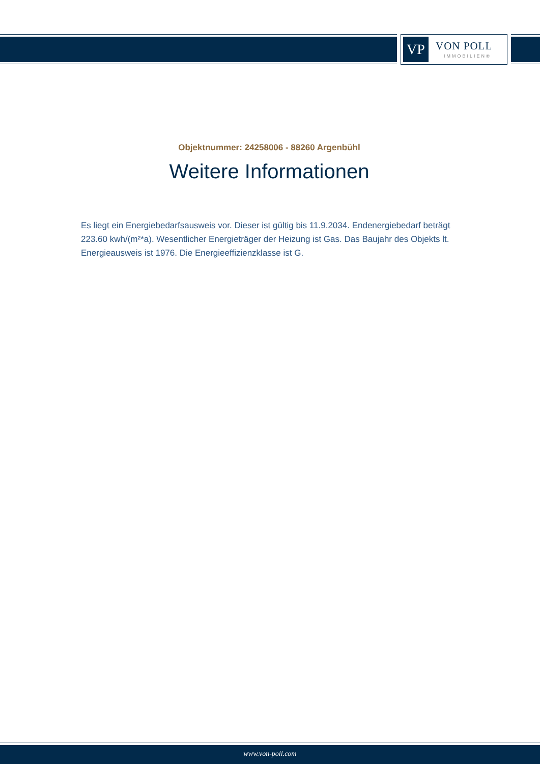VP
VON POLL
IMMOBILIEN®
Objektnummer: 24258006 - 88260 Argenbühl
Weitere Informationen
Es liegt ein Energiebedarfsausweis vor. Dieser ist gültig bis 11.9.2034. Endenergiebedarf beträgt 223.60 kwh/(m²*a). Wesentlicher Energieträger der Heizung ist Gas. Das Baujahr des Objekts lt. Energieausweis ist 1976. Die Energieeffizienzklasse ist G.
www.von-poll.com